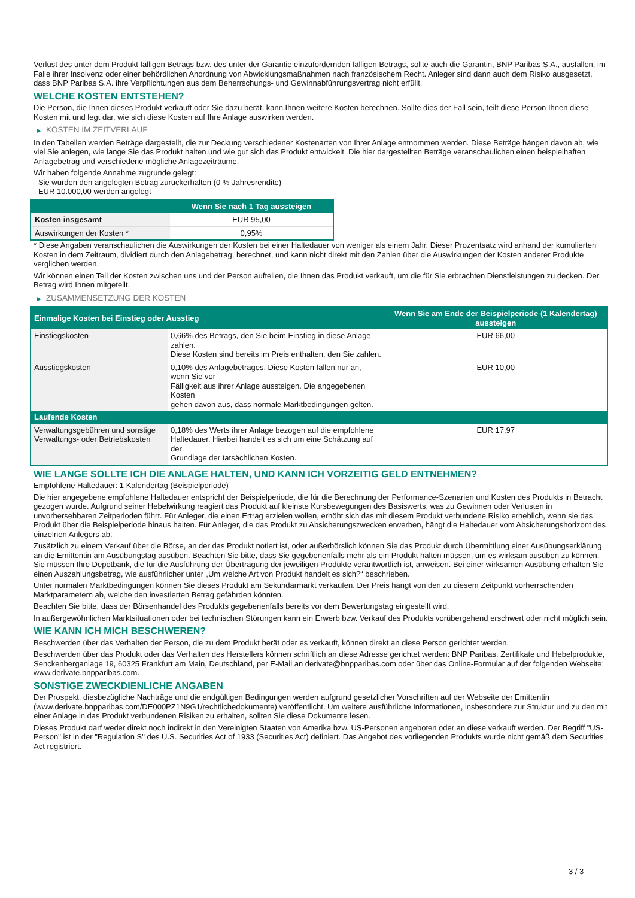Verlust des unter dem Produkt fälligen Betrags bzw. des unter der Garantie einzufordernden fälligen Betrags, sollte auch die Garantin, BNP Paribas S.A., ausfallen, im Falle ihrer Insolvenz oder einer behördlichen Anordnung von Abwicklungsmaßnahmen nach französischem Recht. Anleger sind dann auch dem Risiko ausgesetzt, dass BNP Paribas S.A. ihre Verpflichtungen aus dem Beherrschungs- und Gewinnabführungsvertrag nicht erfüllt.
WELCHE KOSTEN ENTSTEHEN?
Die Person, die Ihnen dieses Produkt verkauft oder Sie dazu berät, kann Ihnen weitere Kosten berechnen. Sollte dies der Fall sein, teilt diese Person Ihnen diese Kosten mit und legt dar, wie sich diese Kosten auf Ihre Anlage auswirken werden.
▶ KOSTEN IM ZEITVERLAUF
In den Tabellen werden Beträge dargestellt, die zur Deckung verschiedener Kostenarten von Ihrer Anlage entnommen werden. Diese Beträge hängen davon ab, wie viel Sie anlegen, wie lange Sie das Produkt halten und wie gut sich das Produkt entwickelt. Die hier dargestellten Beträge veranschaulichen einen beispielhaften Anlagebetrag und verschiedene mögliche Anlagezeiträume.
Wir haben folgende Annahme zugrunde gelegt:
- Sie würden den angelegten Betrag zurückerhalten (0 % Jahresrendite)
- EUR 10.000,00 werden angelegt
| | Wenn Sie nach 1 Tag aussteigen |
| --- | --- |
| Kosten insgesamt | EUR 95,00 |
| Auswirkungen der Kosten * | 0,95% |
* Diese Angaben veranschaulichen die Auswirkungen der Kosten bei einer Haltedauer von weniger als einem Jahr. Dieser Prozentsatz wird anhand der kumulierten Kosten in dem Zeitraum, dividiert durch den Anlagebetrag, berechnet, und kann nicht direkt mit den Zahlen über die Auswirkungen der Kosten anderer Produkte verglichen werden.
Wir können einen Teil der Kosten zwischen uns und der Person aufteilen, die Ihnen das Produkt verkauft, um die für Sie erbrachten Dienstleistungen zu decken. Der Betrag wird Ihnen mitgeteilt.
▶ ZUSAMMENSETZUNG DER KOSTEN
| Einmalige Kosten bei Einstieg oder Ausstieg | | Wenn Sie am Ende der Beispielperiode (1 Kalendertag) aussteigen |
| --- | --- | --- |
| Einstiegskosten | 0,66% des Betrags, den Sie beim Einstieg in diese Anlage zahlen. Diese Kosten sind bereits im Preis enthalten, den Sie zahlen. | EUR 66,00 |
| Ausstiegskosten | 0,10% des Anlagebetrages. Diese Kosten fallen nur an, wenn Sie vor Fälligkeit aus ihrer Anlage aussteigen. Die angegebenen Kosten gehen davon aus, dass normale Marktbedingungen gelten. | EUR 10,00 |
| Laufende Kosten | | |
| Verwaltungsgebühren und sonstige Verwaltungs- oder Betriebskosten | 0,18% des Werts ihrer Anlage bezogen auf die empfohlene Haltedauer. Hierbei handelt es sich um eine Schätzung auf der Grundlage der tatsächlichen Kosten. | EUR 17,97 |
WIE LANGE SOLLTE ICH DIE ANLAGE HALTEN, UND KANN ICH VORZEITIG GELD ENTNEHMEN?
Empfohlene Haltedauer: 1 Kalendertag (Beispielperiode)
Die hier angegebene empfohlene Haltedauer entspricht der Beispielperiode, die für die Berechnung der Performance-Szenarien und Kosten des Produkts in Betracht gezogen wurde. Aufgrund seiner Hebelwirkung reagiert das Produkt auf kleinste Kursbewegungen des Basiswerts, was zu Gewinnen oder Verlusten in unvorhersehbaren Zeitperioden führt. Für Anleger, die einen Ertrag erzielen wollen, erhöht sich das mit diesem Produkt verbundene Risiko erheblich, wenn sie das Produkt über die Beispielperiode hinaus halten. Für Anleger, die das Produkt zu Absicherungszwecken erwerben, hängt die Haltedauer vom Absicherungshorizont des einzelnen Anlegers ab.
Zusätzlich zu einem Verkauf über die Börse, an der das Produkt notiert ist, oder außerbörslich können Sie das Produkt durch Übermittlung einer Ausübungserklärung an die Emittentin am Ausübungstag ausüben. Beachten Sie bitte, dass Sie gegebenenfalls mehr als ein Produkt halten müssen, um es wirksam ausüben zu können. Sie müssen Ihre Depotbank, die für die Ausführung der Übertragung der jeweiligen Produkte verantwortlich ist, anweisen. Bei einer wirksamen Ausübung erhalten Sie einen Auszahlungsbetrag, wie ausführlicher unter „Um welche Art von Produkt handelt es sich?“ beschrieben.
Unter normalen Marktbedingungen können Sie dieses Produkt am Sekundärmarkt verkaufen. Der Preis hängt von den zu diesem Zeitpunkt vorherrschenden Marktparametern ab, welche den investierten Betrag gefährden könnten.
Beachten Sie bitte, dass der Börsenhandel des Produkts gegebenenfalls bereits vor dem Bewertungstag eingestellt wird.
In außergewöhnlichen Marktsituationen oder bei technischen Störungen kann ein Erwerb bzw. Verkauf des Produkts vorübergehend erschwert oder nicht möglich sein.
WIE KANN ICH MICH BESCHWEREN?
Beschwerden über das Verhalten der Person, die zu dem Produkt berät oder es verkauft, können direkt an diese Person gerichtet werden.
Beschwerden über das Produkt oder das Verhalten des Herstellers können schriftlich an diese Adresse gerichtet werden: BNP Paribas, Zertifikate und Hebelprodukte, Senckenberganlage 19, 60325 Frankfurt am Main, Deutschland, per E-Mail an derivate@bnpparibas.com oder über das Online-Formular auf der folgenden Webseite: www.derivate.bnpparibas.com.
SONSTIGE ZWECKDIENLICHE ANGABEN
Der Prospekt, diesbezügliche Nachträge und die endgültigen Bedingungen werden aufgrund gesetzlicher Vorschriften auf der Webseite der Emittentin (www.derivate.bnpparibas.com/DE000PZ1N9G1/rechtlichedokumente) veröffentlicht. Um weitere ausführliche Informationen, insbesondere zur Struktur und zu den mit einer Anlage in das Produkt verbundenen Risiken zu erhalten, sollten Sie diese Dokumente lesen.
Dieses Produkt darf weder direkt noch indirekt in den Vereinigten Staaten von Amerika bzw. US-Personen angeboten oder an diese verkauft werden. Der Begriff "US-Person" ist in der "Regulation S" des U.S. Securities Act of 1933 (Securities Act) definiert. Das Angebot des vorliegenden Produkts wurde nicht gemäß dem Securities Act registriert.
3 / 3